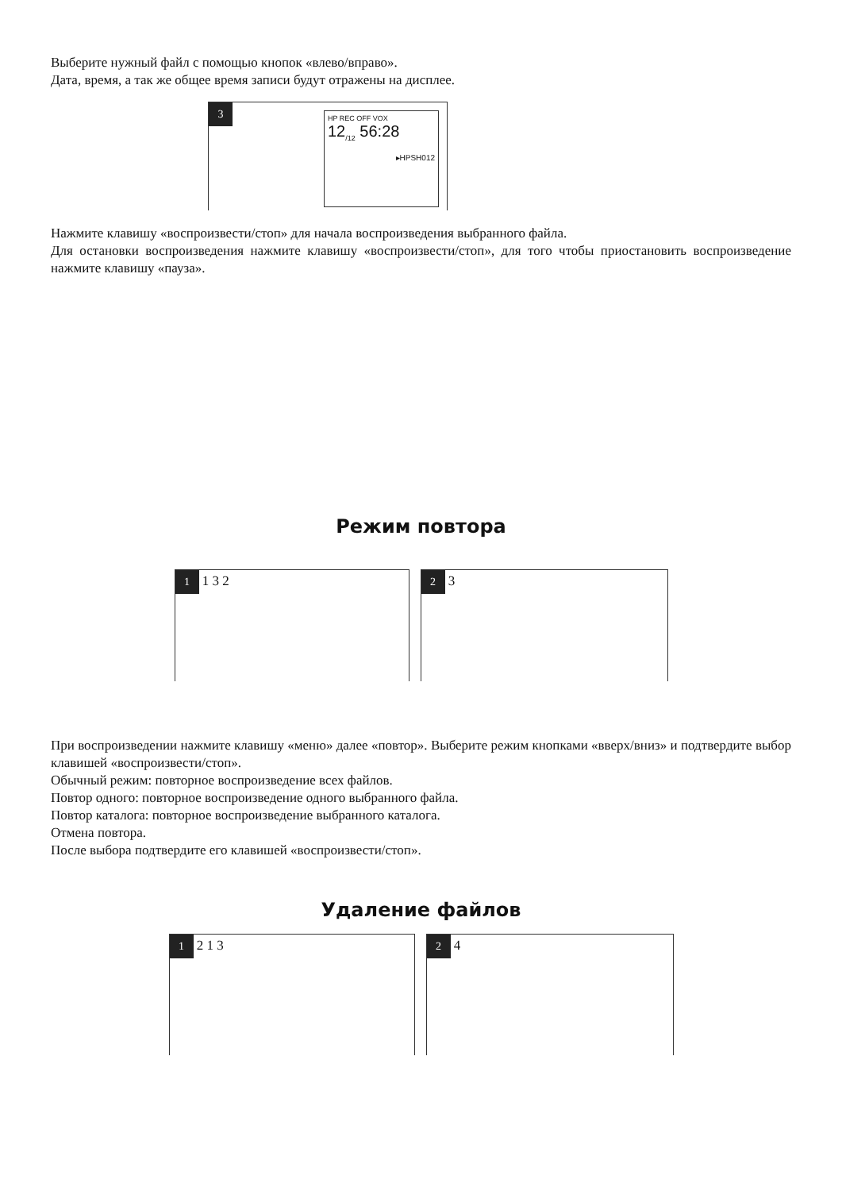Выберите нужный файл с помощью кнопок «влево/вправо».
Дата, время, а так же общее время записи будут отражены на дисплее.
3
HP REC OFF VOX
12<sub>/12</sub> 56:28
▸HPSH012
Нажмите клавишу «воспроизвести/стоп» для начала воспроизведения выбранного файла.
Для остановки воспроизведения нажмите клавишу «воспроизвести/стоп», для того чтобы приостановить воспроизведение нажмите клавишу «пауза».
Режим повтора
1 1 3 2
2 3
При воспроизведении нажмите клавишу «меню» далее «повтор». Выберите режим кнопками «вверх/вниз» и подтвердите выбор клавишей «воспроизвести/стоп».
Обычный режим: повторное воспроизведение всех файлов.
Повтор одного: повторное воспроизведение одного выбранного файла.
Повтор каталога: повторное воспроизведение выбранного каталога.
Отмена повтора.
После выбора подтвердите его клавишей «воспроизвести/стоп».
Удаление файлов
1 2 1 3
2 4